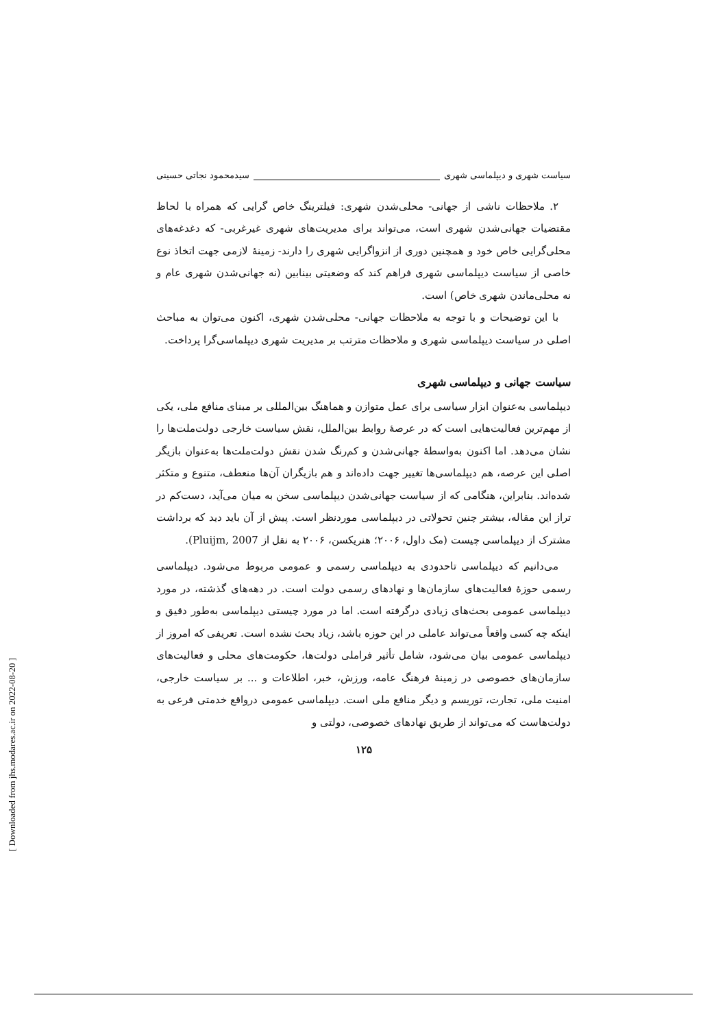سیاست شهری و دیپلماسی شهری سیدمحمود نجاتی حسینی
۲. ملاحظات ناشی از جهانی- محلی‌شدن شهری: فیلترینگ خاص گرایی که همراه با لحاظ مقتضیات جهانی‌شدن شهری است، می‌تواند برای مدیریت‌های شهری غیرغربی- که دغدغه‌های محلی‌گرایی خاص خود و همچنین دوری از انزواگرایی شهری را دارند- زمینهٔ لازمی جهت اتخاذ نوع خاصی از سیاست دیپلماسی شهری فراهم کند که وضعیتی بینابین (نه جهانی‌شدن شهری عام و نه محلی‌ماندن شهری خاص) است.
با این توضیحات و با توجه به ملاحظات جهانی- محلی‌شدن شهری، اکنون می‌توان به مباحث اصلی در سیاست دیپلماسی شهری و ملاحظات مترتب بر مدیریت شهری دیپلماسی‌گرا پرداخت.
سیاست جهانی و دیپلماسی شهری
دیپلماسی به‌عنوان ابزار سیاسی برای عمل متوازن و هماهنگ بین‌المللی بر مبنای منافع ملی، یکی از مهم‌ترین فعالیت‌هایی است که در عرصهٔ روابط بین‌الملل، نقش سیاست خارجی دولت‌ملت‌ها را نشان می‌دهد. اما اکنون به‌واسطهٔ جهانی‌شدن و کم‌رنگ شدن نقش دولت‌ملت‌ها به‌عنوان بازیگر اصلی این عرصه، هم دیپلماسی‌ها تغییر جهت داده‌اند و هم بازیگران آن‌ها منعطف، متنوع و متکثر شده‌اند. بنابراین، هنگامی که از سیاست جهانی‌شدن دیپلماسی سخن به میان می‌آید، دست‌کم در تراز این مقاله، بیشتر چنین تحولاتی در دیپلماسی موردنظر است. پیش از آن باید دید که برداشت مشترک از دیپلماسی چیست (مک داول، ۲۰۰۶؛ هنریکسن، ۲۰۰۶ به نقل از Pluijm, 2007).
می‌دانیم که دیپلماسی تاحدودی به دیپلماسی رسمی و عمومی مربوط می‌شود. دیپلماسی رسمی حوزهٔ فعالیت‌های سازمان‌ها و نهادهای رسمی دولت است. در دهه‌های گذشته، در مورد دیپلماسی عمومی بحث‌های زیادی درگرفته است. اما در مورد چیستی دیپلماسی به‌طور دقیق و اینکه چه کسی واقعاً می‌تواند عاملی در این حوزه باشد، زیاد بحث نشده است. تعریفی که امروز از دیپلماسی عمومی بیان می‌شود، شامل تأثیر فراملی دولت‌ها، حکومت‌های محلی و فعالیت‌های سازمان‌های خصوصی در زمینهٔ فرهنگ عامه، ورزش، خبر، اطلاعات و ... بر سیاست خارجی، امنیت ملی، تجارت، توریسم و دیگر منافع ملی است. دیپلماسی عمومی درواقع خدمتی فرعی به دولت‌هاست که می‌تواند از طریق نهادهای خصوصی، دولتی و
۱۲۵
[ Downloaded from jhs.modares.ac.ir on 2022-08-20 ]